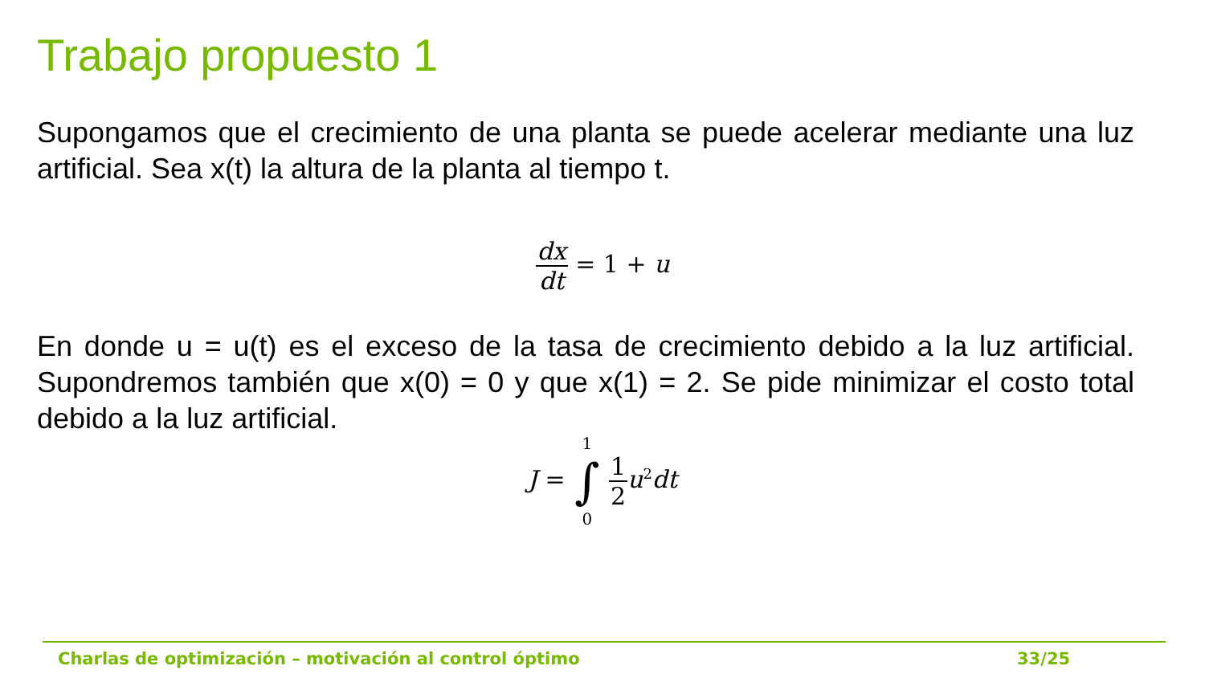Trabajo propuesto 1
Supongamos que el crecimiento de una planta se puede acelerar mediante una luz artificial. Sea x(t) la altura de la planta al tiempo t.
dx dt = 1 + u
En donde u = u(t) es el exceso de la tasa de crecimiento debido a la luz artificial. Supondremos también que x(0) = 0 y que x(1) = 2. Se pide minimizar el costo total debido a la luz artificial.
J = 1 ∫ 0 1 2u<sup>2</sup>dt
Charlas de optimización – motivación al control óptimo
33/25